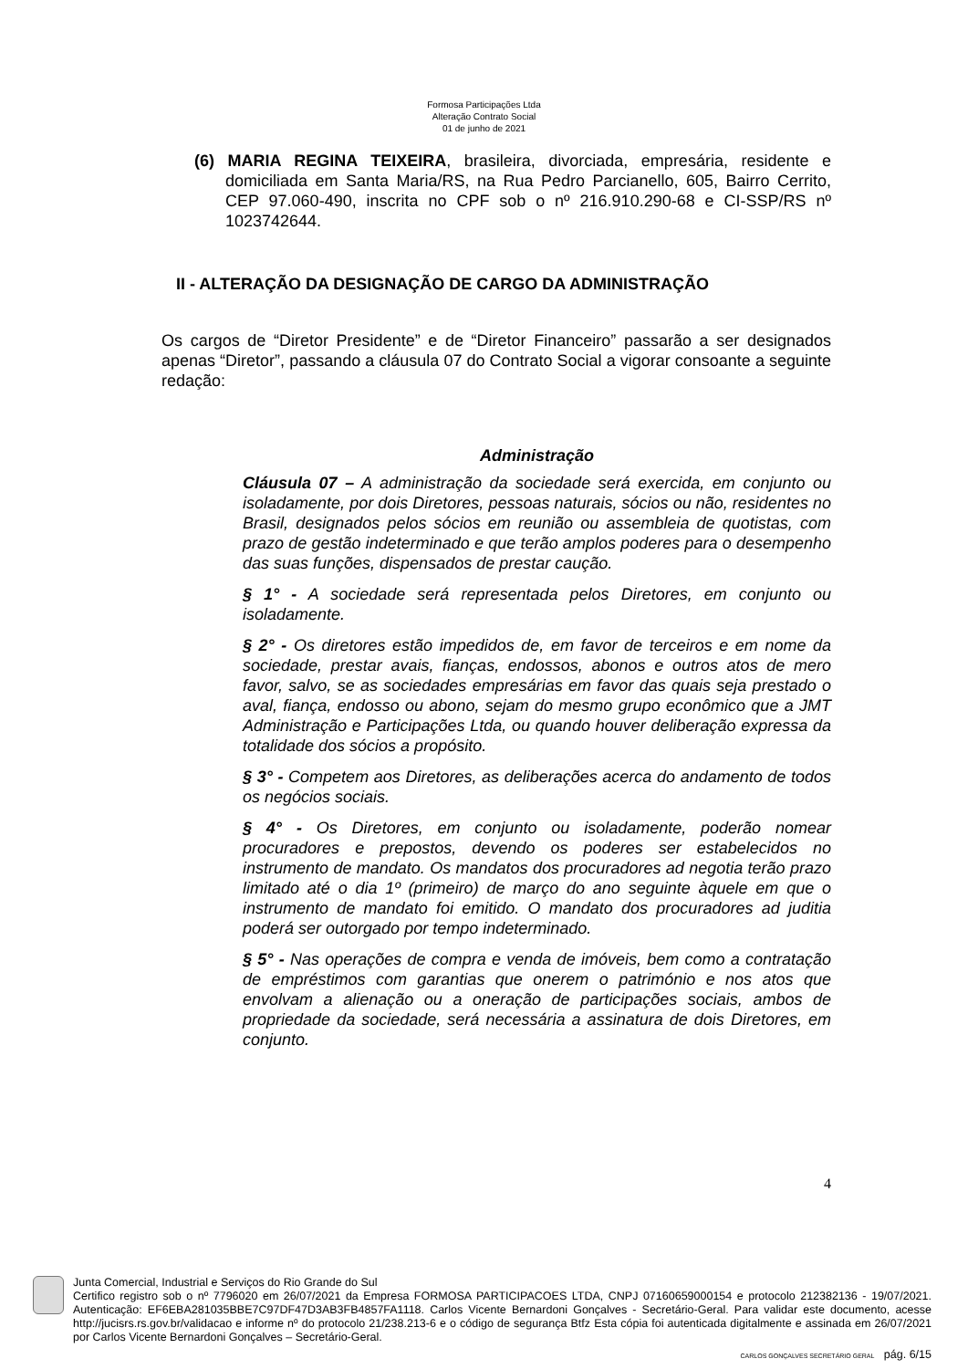Formosa Participações Ltda
Alteração Contrato Social
01 de junho de 2021
(6) MARIA REGINA TEIXEIRA, brasileira, divorciada, empresária, residente e domiciliada em Santa Maria/RS, na Rua Pedro Parcianello, 605, Bairro Cerrito, CEP 97.060-490, inscrita no CPF sob o nº 216.910.290-68 e CI-SSP/RS nº 1023742644.
II - ALTERAÇÃO DA DESIGNAÇÃO DE CARGO DA ADMINISTRAÇÃO
Os cargos de “Diretor Presidente” e de “Diretor Financeiro” passarão a ser designados apenas “Diretor”, passando a cláusula 07 do Contrato Social a vigorar consoante a seguinte redação:
Administração
Cláusula 07 – A administração da sociedade será exercida, em conjunto ou isoladamente, por dois Diretores, pessoas naturais, sócios ou não, residentes no Brasil, designados pelos sócios em reunião ou assembleia de quotistas, com prazo de gestão indeterminado e que terão amplos poderes para o desempenho das suas funções, dispensados de prestar caução.
§ 1° - A sociedade será representada pelos Diretores, em conjunto ou isoladamente.
§ 2° - Os diretores estão impedidos de, em favor de terceiros e em nome da sociedade, prestar avais, fianças, endossos, abonos e outros atos de mero favor, salvo, se as sociedades empresárias em favor das quais seja prestado o aval, fiança, endosso ou abono, sejam do mesmo grupo econômico que a JMT Administração e Participações Ltda, ou quando houver deliberação expressa da totalidade dos sócios a propósito.
§ 3° - Competem aos Diretores, as deliberações acerca do andamento de todos os negócios sociais.
§ 4° - Os Diretores, em conjunto ou isoladamente, poderão nomear procuradores e prepostos, devendo os poderes ser estabelecidos no instrumento de mandato. Os mandatos dos procuradores ad negotia terão prazo limitado até o dia 1º (primeiro) de março do ano seguinte àquele em que o instrumento de mandato foi emitido. O mandato dos procuradores ad juditia poderá ser outorgado por tempo indeterminado.
§ 5° - Nas operações de compra e venda de imóveis, bem como a contratação de empréstimos com garantias que onerem o património e nos atos que envolvam a alienação ou a oneração de participações sociais, ambos de propriedade da sociedade, será necessária a assinatura de dois Diretores, em conjunto.
4
Junta Comercial, Industrial e Serviços do Rio Grande do Sul
Certifico registro sob o nº 7796020 em 26/07/2021 da Empresa FORMOSA PARTICIPACOES LTDA, CNPJ 07160659000154 e protocolo 212382136 - 19/07/2021. Autenticação: EF6EBA281035BBE7C97DF47D3AB3FB4857FA1118. Carlos Vicente Bernardoni Gonçalves - Secretário-Geral. Para validar este documento, acesse http://jucisrs.rs.gov.br/validacao e informe nº do protocolo 21/238.213-6 e o código de segurança Btfz Esta cópia foi autenticada digitalmente e assinada em 26/07/2021 por Carlos Vicente Bernardoni Gonçalves – Secretário-Geral.
CARLOS GONÇALVES SECRETÁRIO GERAL pág. 6/15